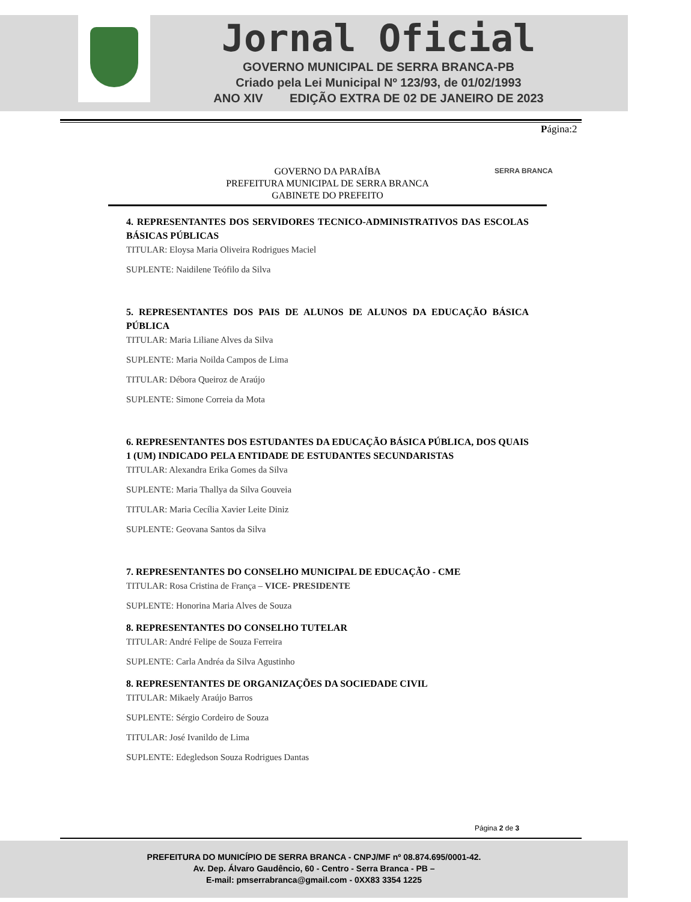Jornal Oficial
GOVERNO MUNICIPAL DE SERRA BRANCA-PB
Criado pela Lei Municipal Nº 123/93, de 01/02/1993
ANO XIV EDIÇÃO EXTRA DE 02 DE JANEIRO DE 2023
Página:2
GOVERNO DA PARAÍBA
PREFEITURA MUNICIPAL DE SERRA BRANCA
GABINETE DO PREFEITO
SERRA BRANCA
4. REPRESENTANTES DOS SERVIDORES TECNICO-ADMINISTRATIVOS DAS ESCOLAS BÁSICAS PÚBLICAS
TITULAR: Eloysa Maria Oliveira Rodrigues Maciel
SUPLENTE: Naidilene Teófilo da Silva
5. REPRESENTANTES DOS PAIS DE ALUNOS DE ALUNOS DA EDUCAÇÃO BÁSICA PÚBLICA
TITULAR: Maria Liliane Alves da Silva
SUPLENTE: Maria Noilda Campos de Lima
TITULAR: Débora Queiroz de Araújo
SUPLENTE: Simone Correia da Mota
6. REPRESENTANTES DOS ESTUDANTES DA EDUCAÇÃO BÁSICA PÚBLICA, DOS QUAIS 1 (UM) INDICADO PELA ENTIDADE DE ESTUDANTES SECUNDARISTAS
TITULAR: Alexandra Erika Gomes da Silva
SUPLENTE: Maria Thallya da Silva Gouveia
TITULAR: Maria Cecília Xavier Leite Diniz
SUPLENTE: Geovana Santos da Silva
7. REPRESENTANTES DO CONSELHO MUNICIPAL DE EDUCAÇÃO - CME
TITULAR: Rosa Cristina de França – VICE- PRESIDENTE
SUPLENTE: Honorina Maria Alves de Souza
8. REPRESENTANTES DO CONSELHO TUTELAR
TITULAR: André Felipe de Souza Ferreira
SUPLENTE: Carla Andréa da Silva Agustinho
8. REPRESENTANTES DE ORGANIZAÇÕES DA SOCIEDADE CIVIL
TITULAR: Mikaely Araújo Barros
SUPLENTE: Sérgio Cordeiro de Souza
TITULAR: José Ivanildo de Lima
SUPLENTE: Edegledson Souza Rodrigues Dantas
Página 2 de 3
PREFEITURA DO MUNICÍPIO DE SERRA BRANCA - CNPJ/MF nº 08.874.695/0001-42.
Av. Dep. Álvaro Gaudêncio, 60 - Centro - Serra Branca - PB –
E-mail: pmserrabranca@gmail.com - 0XX83 3354 1225